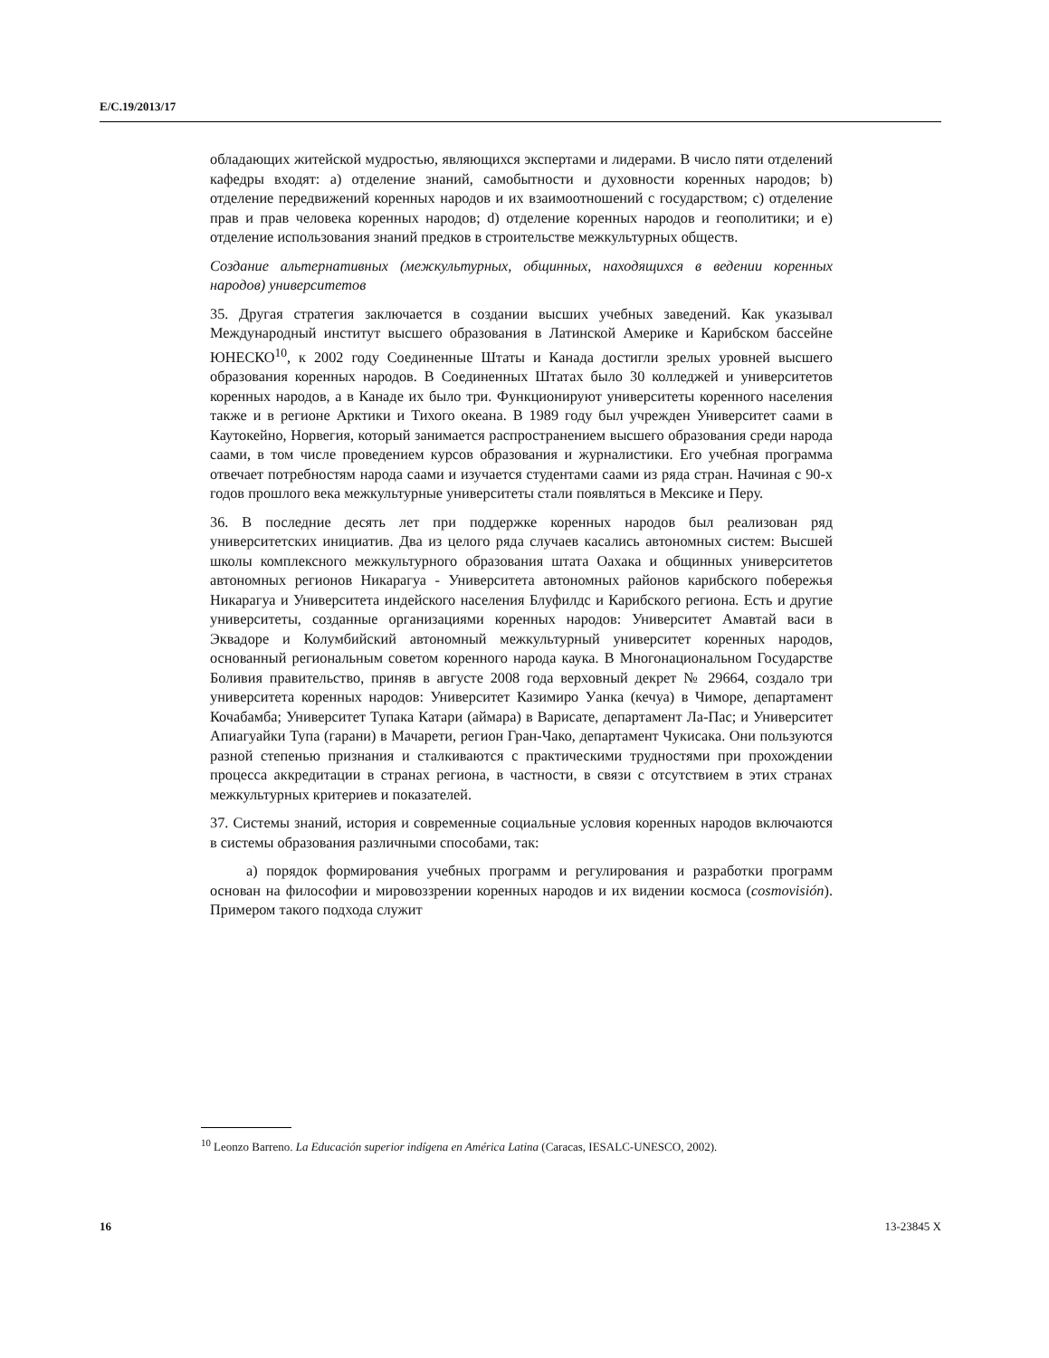E/C.19/2013/17
обладающих житейской мудростью, являющихся экспертами и лидерами. В число пяти отделений кафедры входят: a) отделение знаний, самобытности и духовности коренных народов; b) отделение передвижений коренных народов и их взаимоотношений с государством; c) отделение прав и прав человека коренных народов; d) отделение коренных народов и геополитики; и e) отделение использования знаний предков в строительстве межкультурных обществ.
Создание альтернативных (межкультурных, общинных, находящихся в ведении коренных народов) университетов
35. Другая стратегия заключается в создании высших учебных заведений. Как указывал Международный институт высшего образования в Латинской Америке и Карибском бассейне ЮНЕСКО<sup>10</sup>, к 2002 году Соединенные Штаты и Канада достигли зрелых уровней высшего образования коренных народов. В Соединенных Штатах было 30 колледжей и университетов коренных народов, а в Канаде их было три. Функционируют университеты коренного населения также и в регионе Арктики и Тихого океана. В 1989 году был учрежден Университет саами в Каутокейно, Норвегия, который занимается распространением высшего образования среди народа саами, в том числе проведением курсов образования и журналистики. Его учебная программа отвечает потребностям народа саами и изучается студентами саами из ряда стран. Начиная с 90-х годов прошлого века межкультурные университеты стали появляться в Мексике и Перу.
36. В последние десять лет при поддержке коренных народов был реализован ряд университетских инициатив. Два из целого ряда случаев касались автономных систем: Высшей школы комплексного межкультурного образования штата Оахака и общинных университетов автономных регионов Никарагуа - Университета автономных районов карибского побережья Никарагуа и Университета индейского населения Блуфилдс и Карибского региона. Есть и другие университеты, созданные организациями коренных народов: Университет Амавтай васи в Эквадоре и Колумбийский автономный межкультурный университет коренных народов, основанный региональным советом коренного народа каука. В Многонациональном Государстве Боливия правительство, приняв в августе 2008 года верховный декрет № 29664, создало три университета коренных народов: Университет Казимиро Уанка (кечуа) в Чиморе, департамент Кочабамба; Университет Тупака Катари (аймара) в Варисате, департамент Ла-Пас; и Университет Апиагуайки Тупа (гарани) в Мачарети, регион Гран-Чако, департамент Чукисака. Они пользуются разной степенью признания и сталкиваются с практическими трудностями при прохождении процесса аккредитации в странах региона, в частности, в связи с отсутствием в этих странах межкультурных критериев и показателей.
37. Системы знаний, история и современные социальные условия коренных народов включаются в системы образования различными способами, так:
a) порядок формирования учебных программ и регулирования и разработки программ основан на философии и мировоззрении коренных народов и их видении космоса (cosmovisión). Примером такого подхода служит
<sup>10</sup> Leonzo Barreno. La Educación superior indígena en América Latina (Caracas, IESALC-UNESCO, 2002).
16 13-23845 X